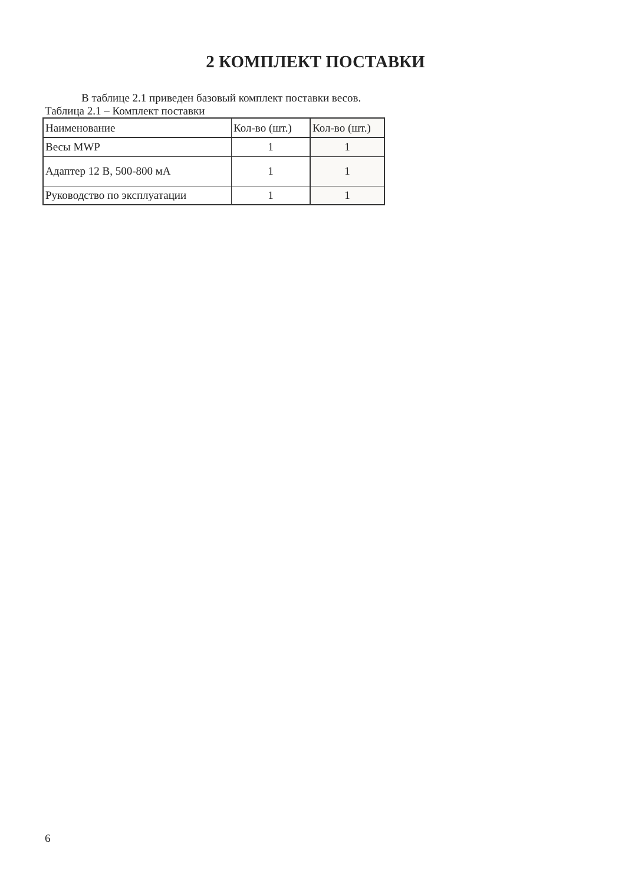2 КОМПЛЕКТ ПОСТАВКИ
В таблице 2.1 приведен базовый комплект поставки весов.
Таблица 2.1 – Комплект поставки
| Наименование | Кол-во (шт.) | Кол-во (шт.) |
| Весы MWP | 1 | 1 |
| Адаптер 12 В, 500-800 мА | 1 | 1 |
| Руководство по эксплуатации | 1 | 1 |
6